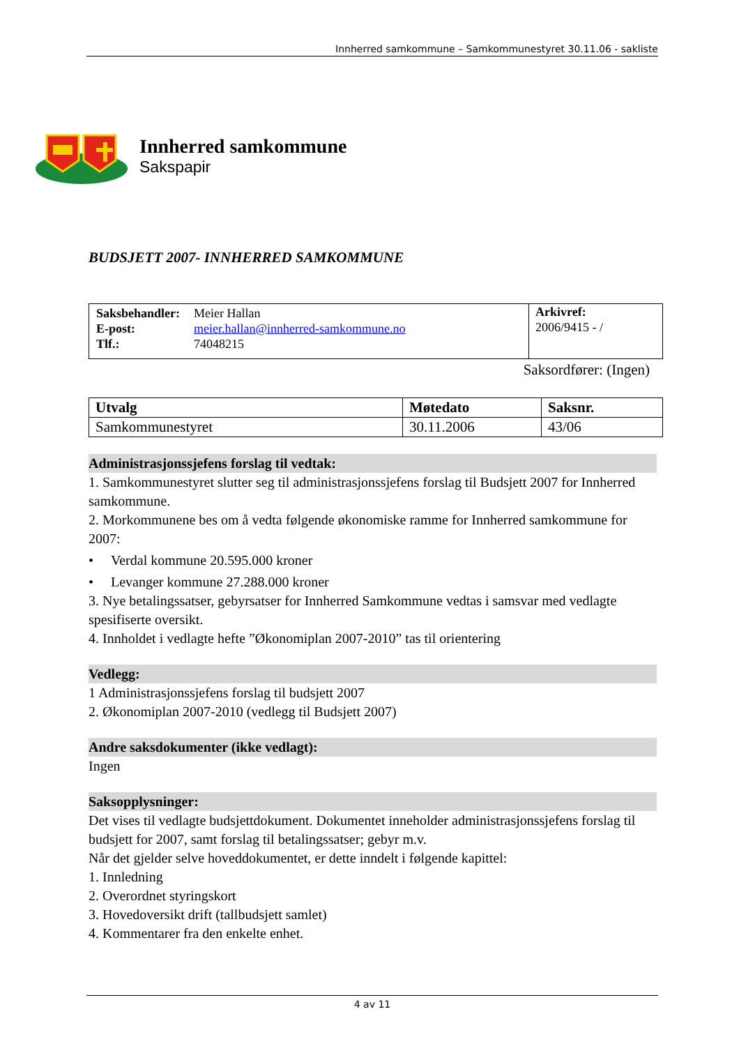Innherred samkommune – Samkommunestyret 30.11.06 - sakliste
Innherred samkommune
Sakspapir
BUDSJETT 2007- INNHERRED SAMKOMMUNE
| / Saksbehandler: / Meier Hallan / / E-post: / meier.hallan@innherred-samkommune.no / / Tlf.: / 74048215 / | Arkivref: 2006/9415 - / |
Saksordfører: (Ingen)
| Utvalg | Møtedato | Saksnr. |
| --- | --- | --- |
| Samkommunestyret | 30.11.2006 | 43/06 |
Administrasjonssjefens forslag til vedtak:
1. Samkommunestyret slutter seg til administrasjonssjefens forslag til Budsjett 2007 for Innherred samkommune.
2. Morkommunene bes om å vedta følgende økonomiske ramme for Innherred samkommune for 2007:
• Verdal kommune 20.595.000 kroner
• Levanger kommune 27.288.000 kroner
3. Nye betalingssatser, gebyrsatser for Innherred Samkommune vedtas i samsvar med vedlagte spesifiserte oversikt.
4. Innholdet i vedlagte hefte ”Økonomiplan 2007-2010” tas til orientering
Vedlegg:
1 Administrasjonssjefens forslag til budsjett 2007
2. Økonomiplan 2007-2010 (vedlegg til Budsjett 2007)
Andre saksdokumenter (ikke vedlagt):
Ingen
Saksopplysninger:
Det vises til vedlagte budsjettdokument. Dokumentet inneholder administrasjonssjefens forslag til budsjett for 2007, samt forslag til betalingssatser; gebyr m.v.
Når det gjelder selve hoveddokumentet, er dette inndelt i følgende kapittel:
1. Innledning
2. Overordnet styringskort
3. Hovedoversikt drift (tallbudsjett samlet)
4. Kommentarer fra den enkelte enhet.
4 av 11